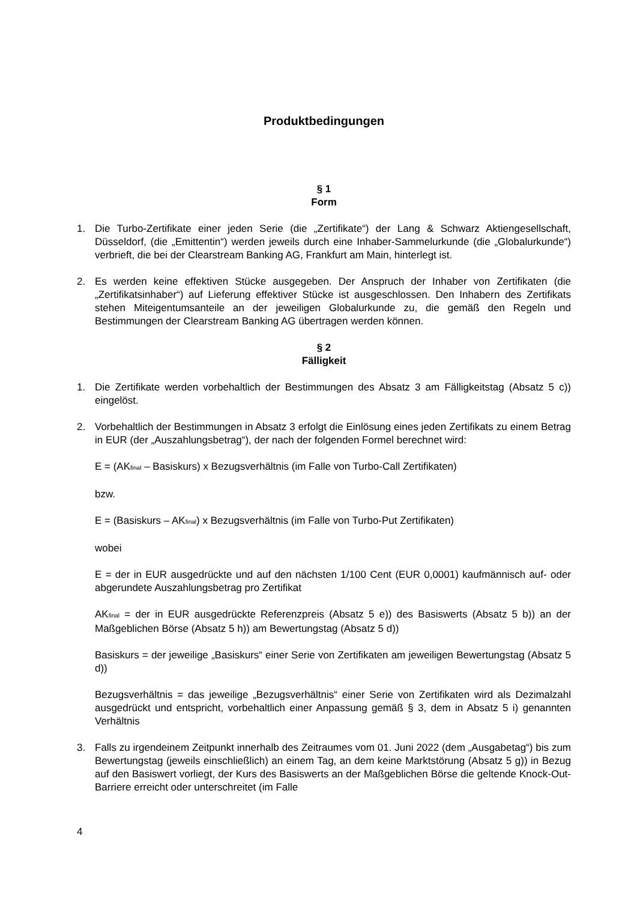Produktbedingungen
§ 1
Form
1. Die Turbo-Zertifikate einer jeden Serie (die „Zertifikate“) der Lang & Schwarz Aktiengesellschaft, Düsseldorf, (die „Emittentin“) werden jeweils durch eine Inhaber-Sammelurkunde (die „Globalurkunde“) verbrieft, die bei der Clearstream Banking AG, Frankfurt am Main, hinterlegt ist.
2. Es werden keine effektiven Stücke ausgegeben. Der Anspruch der Inhaber von Zertifikaten (die „Zertifikatsinhaber“) auf Lieferung effektiver Stücke ist ausgeschlossen. Den Inhabern des Zertifikats stehen Miteigentumsanteile an der jeweiligen Globalurkunde zu, die gemäß den Regeln und Bestimmungen der Clearstream Banking AG übertragen werden können.
§ 2
Fälligkeit
1. Die Zertifikate werden vorbehaltlich der Bestimmungen des Absatz 3 am Fälligkeitstag (Absatz 5 c)) eingelöst.
2. Vorbehaltlich der Bestimmungen in Absatz 3 erfolgt die Einlösung eines jeden Zertifikats zu einem Betrag in EUR (der „Auszahlungsbetrag“), der nach der folgenden Formel berechnet wird:
E = (AK<sub>final</sub> – Basiskurs) x Bezugsverhältnis (im Falle von Turbo-Call Zertifikaten)
bzw.
E = (Basiskurs – AK<sub>final</sub>) x Bezugsverhältnis (im Falle von Turbo-Put Zertifikaten)
wobei
E = der in EUR ausgedrückte und auf den nächsten 1/100 Cent (EUR 0,0001) kaufmännisch auf- oder abgerundete Auszahlungsbetrag pro Zertifikat
AK<sub>final</sub> = der in EUR ausgedrückte Referenzpreis (Absatz 5 e)) des Basiswerts (Absatz 5 b)) an der Maßgeblichen Börse (Absatz 5 h)) am Bewertungstag (Absatz 5 d))
Basiskurs = der jeweilige „Basiskurs“ einer Serie von Zertifikaten am jeweiligen Bewertungstag (Absatz 5 d))
Bezugsverhältnis = das jeweilige „Bezugsverhältnis“ einer Serie von Zertifikaten wird als Dezimalzahl ausgedrückt und entspricht, vorbehaltlich einer Anpassung gemäß § 3, dem in Absatz 5 i) genannten Verhältnis
3. Falls zu irgendeinem Zeitpunkt innerhalb des Zeitraumes vom 01. Juni 2022 (dem „Ausgabetag“) bis zum Bewertungstag (jeweils einschließlich) an einem Tag, an dem keine Marktstörung (Absatz 5 g)) in Bezug auf den Basiswert vorliegt, der Kurs des Basiswerts an der Maßgeblichen Börse die geltende Knock-Out-Barriere erreicht oder unterschreitet (im Falle
4